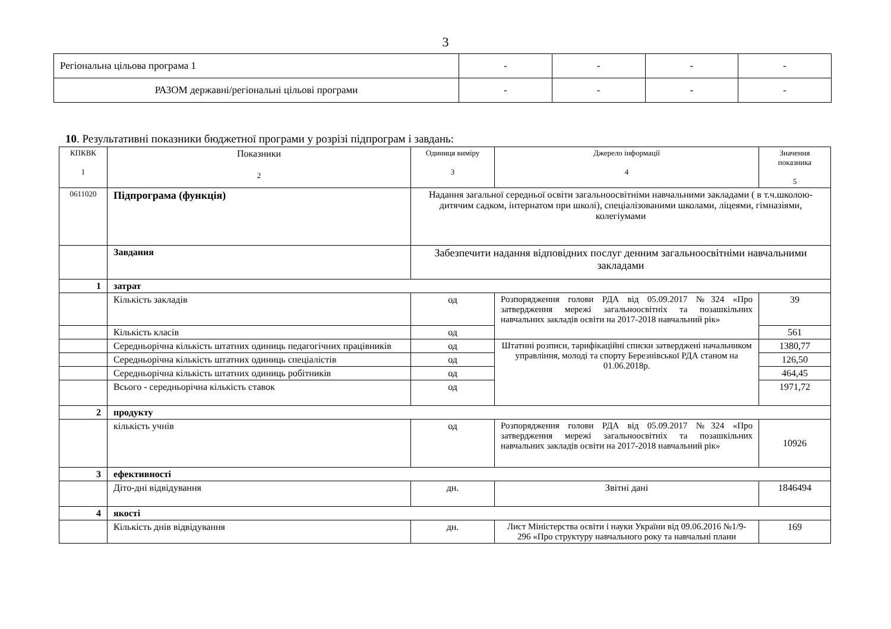3
| Регіональна цільова програма 1 | - | - | - | - |
| РАЗОМ державні/регіональні цільові програми | - | - | - | - |
10. Результативні показники бюджетної програми у розрізі підпрограм і завдань:
| КПКВК 1 | Показники 2 | Одиниця виміру 3 | Джерело інформації 4 | | Значення показника 5 |
| --- | --- | --- | --- | --- | --- |
| 0611020 | Підпрограма (функція) | Надання загальної середньої освіти загальноосвітніми навчальними закладами ( в т.ч.школою-дитячим садком, інтернатом при школі), спеціалізованими школами, ліцеями, гімназіями, колегіумами | | | |
| | Завдання | Забезпечити надання відповідних послуг денним загальноосвітніми навчальними закладами | | | |
| 1 | затрат | | | | |
| | Кількість закладів | од | Розпорядження голови РДА від 05.09.2017 №324 «Про затвердження мережі загальноосвітніх та позашкільних навчальних закладів освіти на 2017-2018 навчальний рік» | 39 | |
| | Кількість класів | од | | 561 | |
| | Середньорічна кількість штатних одиниць педагогічних працівників | од | Штатнні розписи, тарифікаційні списки затверджені начальником управління, молоді та спорту Березнівської РДА станом на 01.06.2018р. | 1380,77 | |
| | Середньорічна кількість штатних одиниць спеціалістів | од | | 126,50 | |
| | Середньорічна кількість штатних одиниць робітників | од | | 464,45 | |
| | Всього - середньорічна кількість ставок | од | | 1971,72 | |
| 2 | продукту | | | | |
| | кількість учнів | од | Розпорядження голови РДА від 05.09.2017 №324 «Про затвердження мережі загальноосвітніх та позашкільних навчальних закладів освіти на 2017-2018 навчальний рік» | 10926 | |
| 3 | ефективності | | | | |
| | Діто-дні відвідування | дн. | Звітні дані | 1846494 | |
| 4 | якості | | | | |
| | Кількість днів відвідування | дн. | Лист Міністерства освіти і науки України від 09.06.2016 №1/9-296 «Про структуру навчального року та навчальні плани | 169 | |